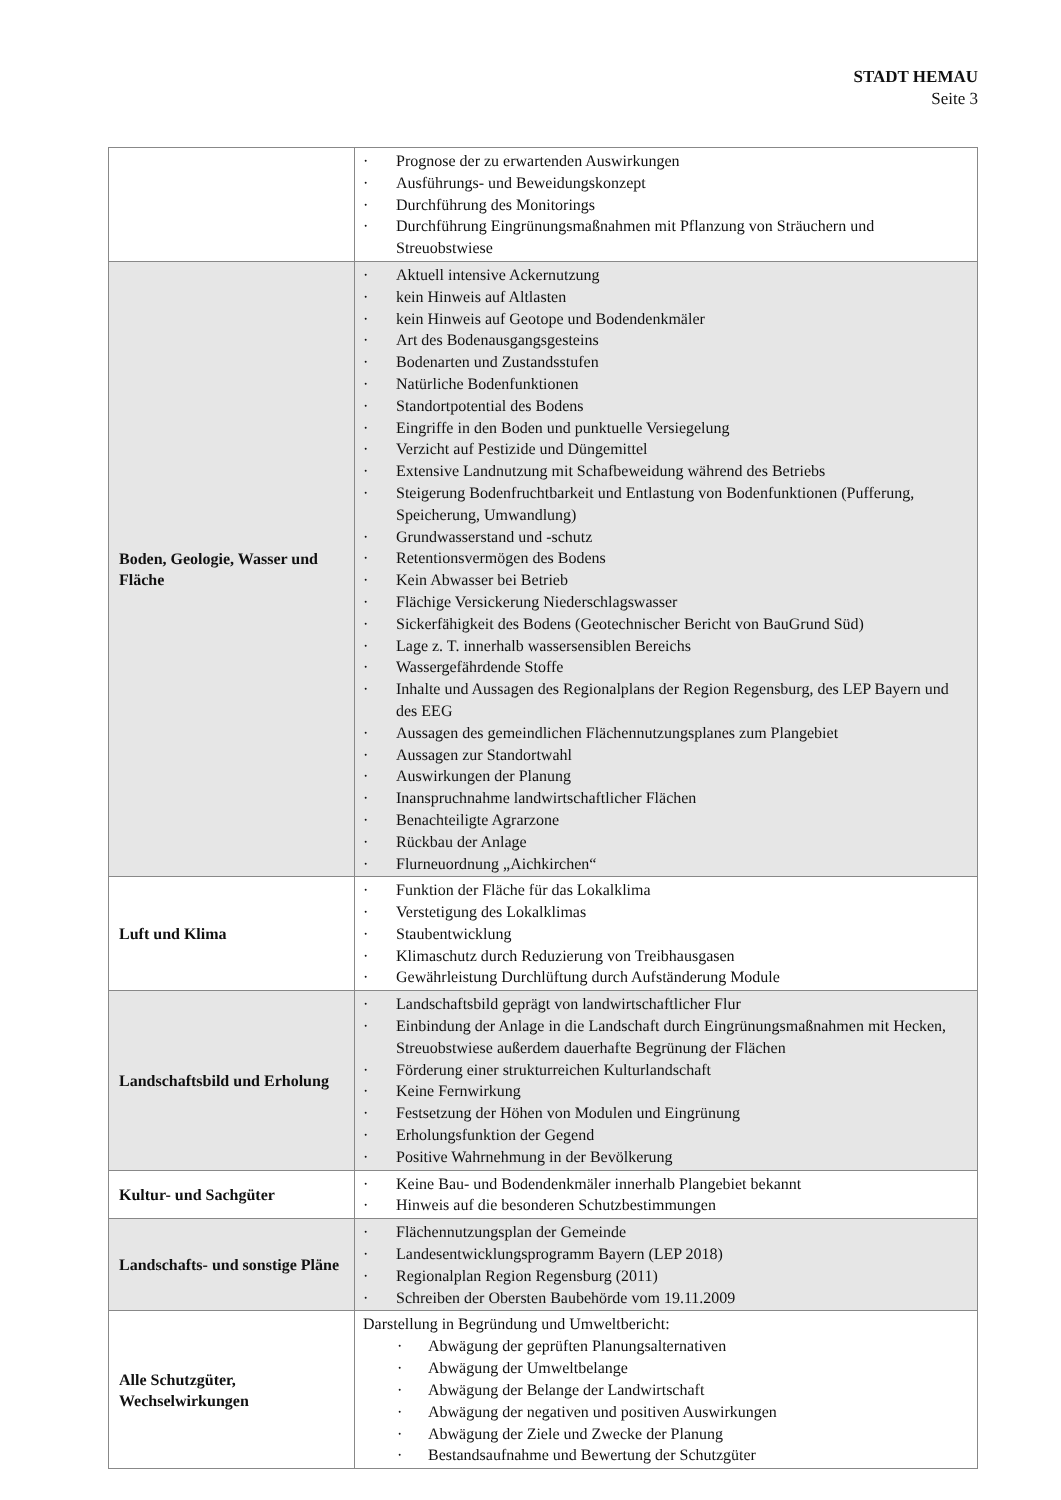STADT HEMAU
Seite 3
| | · Prognose der zu erwartenden Auswirkungen · Ausführungs- und Beweidungskonzept · Durchführung des Monitorings · Durchführung Eingrünungsmaßnahmen mit Pflanzung von Sträuchern und Streuobstwiese |
| Boden, Geologie, Wasser und Fläche | · Aktuell intensive Ackernutzung · kein Hinweis auf Altlasten · kein Hinweis auf Geotope und Bodendenkmäler · Art des Bodenausgangsgesteins · Bodenarten und Zustandsstufen · Natürliche Bodenfunktionen · Standortpotential des Bodens · Eingriffe in den Boden und punktuelle Versiegelung · Verzicht auf Pestizide und Düngemittel · Extensive Landnutzung mit Schafbeweidung während des Betriebs · Steigerung Bodenfruchtbarkeit und Entlastung von Bodenfunktionen (Pufferung, Speicherung, Umwandlung) · Grundwasserstand und -schutz · Retentionsvermögen des Bodens · Kein Abwasser bei Betrieb · Flächige Versickerung Niederschlagswasser · Sickerfähigkeit des Bodens (Geotechnischer Bericht von BauGrund Süd) · Lage z. T. innerhalb wassersensiblen Bereichs · Wassergefährdende Stoffe · Inhalte und Aussagen des Regionalplans der Region Regensburg, des LEP Bayern und des EEG · Aussagen des gemeindlichen Flächennutzungsplanes zum Plangebiet · Aussagen zur Standortwahl · Auswirkungen der Planung · Inanspruchnahme landwirtschaftlicher Flächen · Benachteiligte Agrarzone · Rückbau der Anlage · Flurneuordnung „Aichkirchen“ |
| Luft und Klima | · Funktion der Fläche für das Lokalklima · Verstetigung des Lokalklimas · Staubentwicklung · Klimaschutz durch Reduzierung von Treibhausgasen · Gewährleistung Durchlüftung durch Aufständerung Module |
| Landschaftsbild und Erholung | · Landschaftsbild geprägt von landwirtschaftlicher Flur · Einbindung der Anlage in die Landschaft durch Eingrünungsmaßnahmen mit Hecken, Streuobstwiese außerdem dauerhafte Begrünung der Flächen · Förderung einer strukturreichen Kulturlandschaft · Keine Fernwirkung · Festsetzung der Höhen von Modulen und Eingrünung · Erholungsfunktion der Gegend · Positive Wahrnehmung in der Bevölkerung |
| Kultur- und Sachgüter | · Keine Bau- und Bodendenkmäler innerhalb Plangebiet bekannt · Hinweis auf die besonderen Schutzbestimmungen |
| Landschafts- und sonstige Pläne | · Flächennutzungsplan der Gemeinde · Landesentwicklungsprogramm Bayern (LEP 2018) · Regionalplan Region Regensburg (2011) · Schreiben der Obersten Baubehörde vom 19.11.2009 |
| Alle Schutzgüter, Wechselwirkungen | Darstellung in Begründung und Umweltbericht: · Abwägung der geprüften Planungsalternativen · Abwägung der Umweltbelange · Abwägung der Belange der Landwirtschaft · Abwägung der negativen und positiven Auswirkungen · Abwägung der Ziele und Zwecke der Planung · Bestandsaufnahme und Bewertung der Schutzgüter |